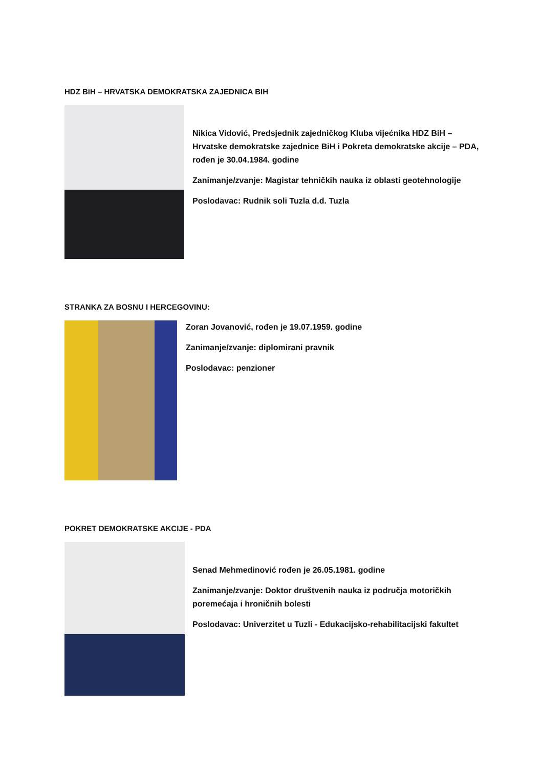HDZ BiH – HRVATSKA DEMOKRATSKA ZAJEDNICA BIH
Nikica Vidović, Predsjednik zajedničkog Kluba vijećnika HDZ BiH – Hrvatske demokratske zajednice BiH i Pokreta demokratske akcije – PDA, rođen je 30.04.1984. godine
Zanimanje/zvanje: Magistar tehničkih nauka iz oblasti geotehnologije
Poslodavac: Rudnik soli Tuzla d.d. Tuzla
STRANKA ZA BOSNU I HERCEGOVINU:
Zoran Jovanović, rođen je 19.07.1959. godine
Zanimanje/zvanje: diplomirani pravnik
Poslodavac: penzioner
POKRET DEMOKRATSKE AKCIJE - PDA
Senad Mehmedinović rođen je 26.05.1981. godine
Zanimanje/zvanje: Doktor društvenih nauka iz područja motoričkih poremećaja i hroničnih bolesti
Poslodavac: Univerzitet u Tuzli - Edukacijsko-rehabilitacijski fakultet